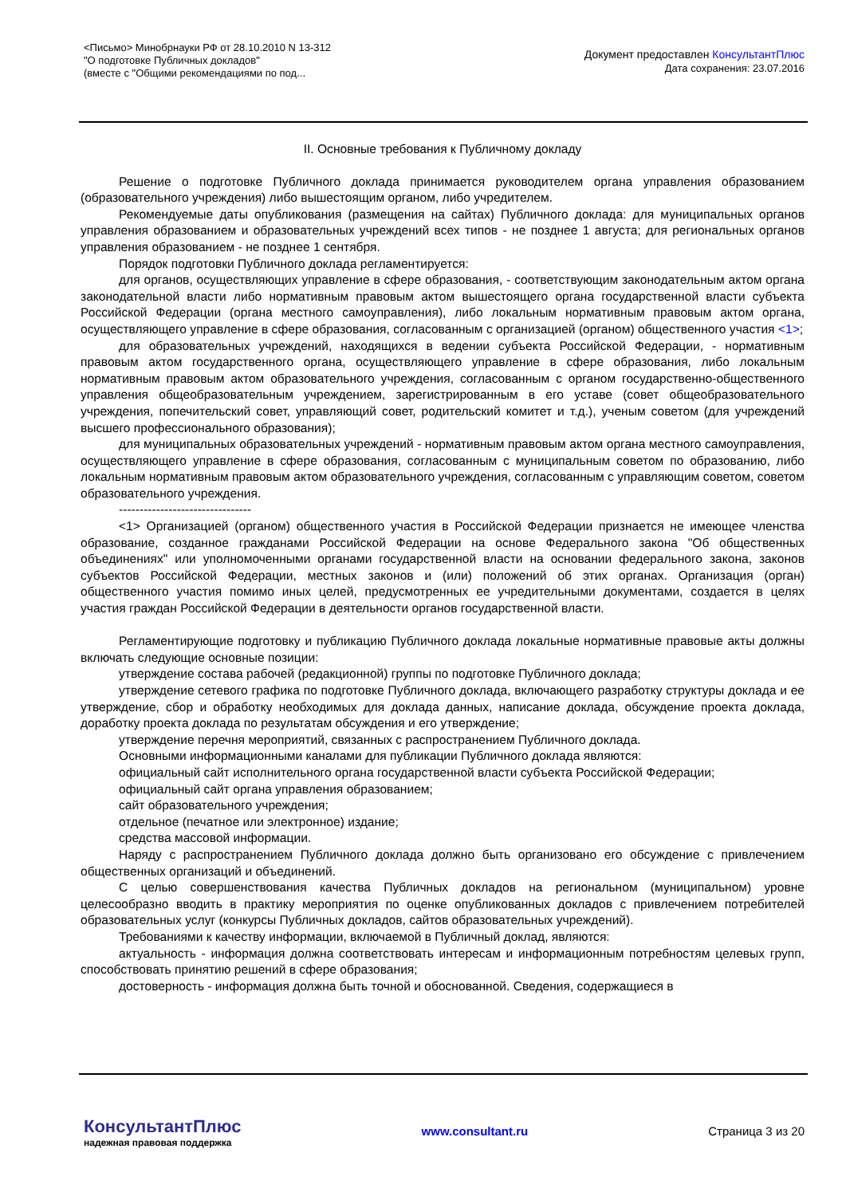<Письмо> Минобрнауки РФ от 28.10.2010 N 13-312
"О подготовке Публичных докладов"
(вместе с "Общими рекомендациями по под...
Документ предоставлен КонсультантПлюс
Дата сохранения: 23.07.2016
II. Основные требования к Публичному докладу
Решение о подготовке Публичного доклада принимается руководителем органа управления образованием (образовательного учреждения) либо вышестоящим органом, либо учредителем.
Рекомендуемые даты опубликования (размещения на сайтах) Публичного доклада: для муниципальных органов управления образованием и образовательных учреждений всех типов - не позднее 1 августа; для региональных органов управления образованием - не позднее 1 сентября.
Порядок подготовки Публичного доклада регламентируется:
для органов, осуществляющих управление в сфере образования, - соответствующим законодательным актом органа законодательной власти либо нормативным правовым актом вышестоящего органа государственной власти субъекта Российской Федерации (органа местного самоуправления), либо локальным нормативным правовым актом органа, осуществляющего управление в сфере образования, согласованным с организацией (органом) общественного участия <1>;
для образовательных учреждений, находящихся в ведении субъекта Российской Федерации, - нормативным правовым актом государственного органа, осуществляющего управление в сфере образования, либо локальным нормативным правовым актом образовательного учреждения, согласованным с органом государственно-общественного управления общеобразовательным учреждением, зарегистрированным в его уставе (совет общеобразовательного учреждения, попечительский совет, управляющий совет, родительский комитет и т.д.), ученым советом (для учреждений высшего профессионального образования);
для муниципальных образовательных учреждений - нормативным правовым актом органа местного самоуправления, осуществляющего управление в сфере образования, согласованным с муниципальным советом по образованию, либо локальным нормативным правовым актом образовательного учреждения, согласованным с управляющим советом, советом образовательного учреждения.
--------------------------------
<1> Организацией (органом) общественного участия в Российской Федерации признается не имеющее членства образование, созданное гражданами Российской Федерации на основе Федерального закона "Об общественных объединениях" или уполномоченными органами государственной власти на основании федерального закона, законов субъектов Российской Федерации, местных законов и (или) положений об этих органах. Организация (орган) общественного участия помимо иных целей, предусмотренных ее учредительными документами, создается в целях участия граждан Российской Федерации в деятельности органов государственной власти.
Регламентирующие подготовку и публикацию Публичного доклада локальные нормативные правовые акты должны включать следующие основные позиции:
утверждение состава рабочей (редакционной) группы по подготовке Публичного доклада;
утверждение сетевого графика по подготовке Публичного доклада, включающего разработку структуры доклада и ее утверждение, сбор и обработку необходимых для доклада данных, написание доклада, обсуждение проекта доклада, доработку проекта доклада по результатам обсуждения и его утверждение;
утверждение перечня мероприятий, связанных с распространением Публичного доклада.
Основными информационными каналами для публикации Публичного доклада являются:
официальный сайт исполнительного органа государственной власти субъекта Российской Федерации;
официальный сайт органа управления образованием;
сайт образовательного учреждения;
отдельное (печатное или электронное) издание;
средства массовой информации.
Наряду с распространением Публичного доклада должно быть организовано его обсуждение с привлечением общественных организаций и объединений.
С целью совершенствования качества Публичных докладов на региональном (муниципальном) уровне целесообразно вводить в практику мероприятия по оценке опубликованных докладов с привлечением потребителей образовательных услуг (конкурсы Публичных докладов, сайтов образовательных учреждений).
Требованиями к качеству информации, включаемой в Публичный доклад, являются:
актуальность - информация должна соответствовать интересам и информационным потребностям целевых групп, способствовать принятию решений в сфере образования;
достоверность - информация должна быть точной и обоснованной. Сведения, содержащиеся в
КонсультантПлюс
надежная правовая поддержка
www.consultant.ru Страница 3 из 20